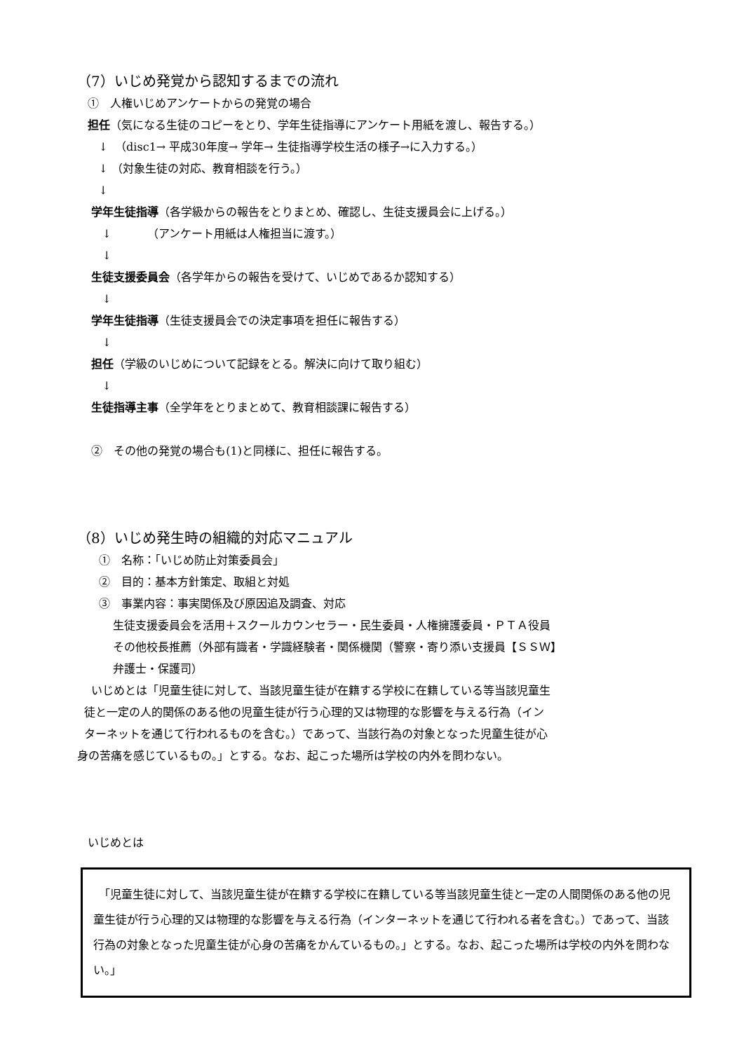（7）いじめ発覚から認知するまでの流れ
①　人権いじめアンケートからの発覚の場合
担任（気になる生徒のコピーをとり、学年生徒指導にアンケート用紙を渡し、報告する。）
↓ （disc1→ 平成30年度→ 学年→ 生徒指導学校生活の様子→に入力する。）
↓ （対象生徒の対応、教育相談を行う。）
↓
学年生徒指導（各学級からの報告をとりまとめ、確認し、生徒支援員会に上げる。）
↓ （アンケート用紙は人権担当に渡す。）
↓
生徒支援委員会（各学年からの報告を受けて、いじめであるか認知する）
↓
学年生徒指導（生徒支援員会での決定事項を担任に報告する）
↓
担任（学級のいじめについて記録をとる。解決に向けて取り組む）
↓
生徒指導主事（全学年をとりまとめて、教育相談課に報告する）
②　その他の発覚の場合も(1)と同様に、担任に報告する。
（8）いじめ発生時の組織的対応マニュアル
①　名称：「いじめ防止対策委員会」
②　目的：基本方針策定、取組と対処
③　事業内容：事実関係及び原因追及調査、対応
生徒支援委員会を活用＋スクールカウンセラー・民生委員・人権擁護委員・ＰＴＡ役員
その他校長推薦（外部有識者・学識経験者・関係機関（警察・寄り添い支援員【ＳＳＷ】
弁護士・保護司）
いじめとは「児童生徒に対して、当該児童生徒が在籍する学校に在籍している等当該児童生
徒と一定の人的関係のある他の児童生徒が行う心理的又は物理的な影響を与える行為（イン
ターネットを通じて行われるものを含む。）であって、当該行為の対象となった児童生徒が心
身の苦痛を感じているもの。」とする。なお、起こった場所は学校の内外を問わない。
いじめとは
　「児童生徒に対して、当該児童生徒が在籍する学校に在籍している等当該児童生徒と一定の人間関係のある他の児童生徒が行う心理的又は物理的な影響を与える行為（インターネットを通じて行われる者を含む。）であって、当該行為の対象となった児童生徒が心身の苦痛をかんているもの。」とする。なお、起こった場所は学校の内外を問わない。」